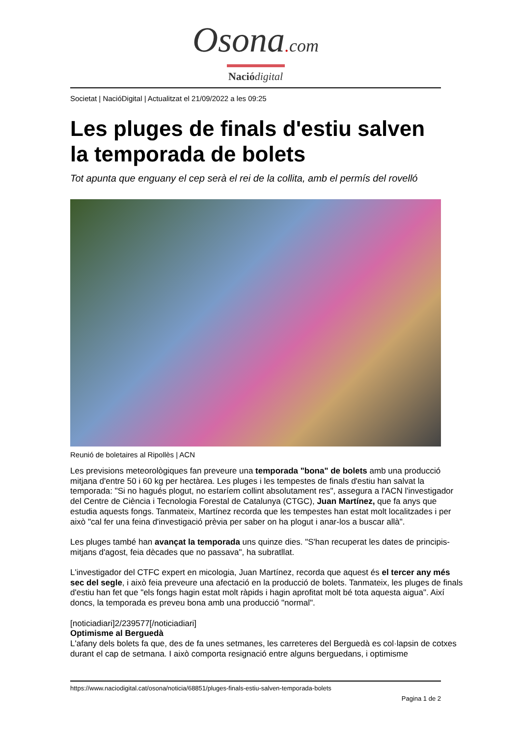Osona. com
Nació digital
Societat | NacióDigital | Actualitzat el 21/09/2022 a les 09:25
Les pluges de finals d'estiu salven la temporada de bolets
Tot apunta que enguany el cep serà el rei de la collita, amb el permís del rovelló
Reunió de boletaires al Ripollès | ACN
Les previsions meteorològiques fan preveure una temporada "bona" de bolets amb una producció mitjana d'entre 50 i 60 kg per hectàrea. Les pluges i les tempestes de finals d'estiu han salvat la temporada: "Si no hagués plogut, no estaríem collint absolutament res", assegura a l'ACN l'investigador del Centre de Ciència i Tecnologia Forestal de Catalunya (CTGC), Juan Martínez, que fa anys que estudia aquests fongs. Tanmateix, Martínez recorda que les tempestes han estat molt localitzades i per això "cal fer una feina d'investigació prèvia per saber on ha plogut i anar-los a buscar allà".
Les pluges també han avançat la temporada uns quinze dies. "S'han recuperat les dates de principis-mitjans d'agost, feia dècades que no passava", ha subratllat.
L'investigador del CTFC expert en micologia, Juan Martínez, recorda que aquest és el tercer any més sec del segle, i això feia preveure una afectació en la producció de bolets. Tanmateix, les pluges de finals d'estiu han fet que "els fongs hagin estat molt ràpids i hagin aprofitat molt bé tota aquesta aigua". Així doncs, la temporada es preveu bona amb una producció "normal".
[noticiadiari]2/239577[/noticiadiari]
Optimisme al Berguedà
L'afany dels bolets fa que, des de fa unes setmanes, les carreteres del Berguedà es col·lapsin de cotxes durant el cap de setmana. I això comporta resignació entre alguns berguedans, i optimisme
https://www.naciodigital.cat/osona/noticia/68851/pluges-finals-estiu-salven-temporada-bolets
Pagina 1 de 2